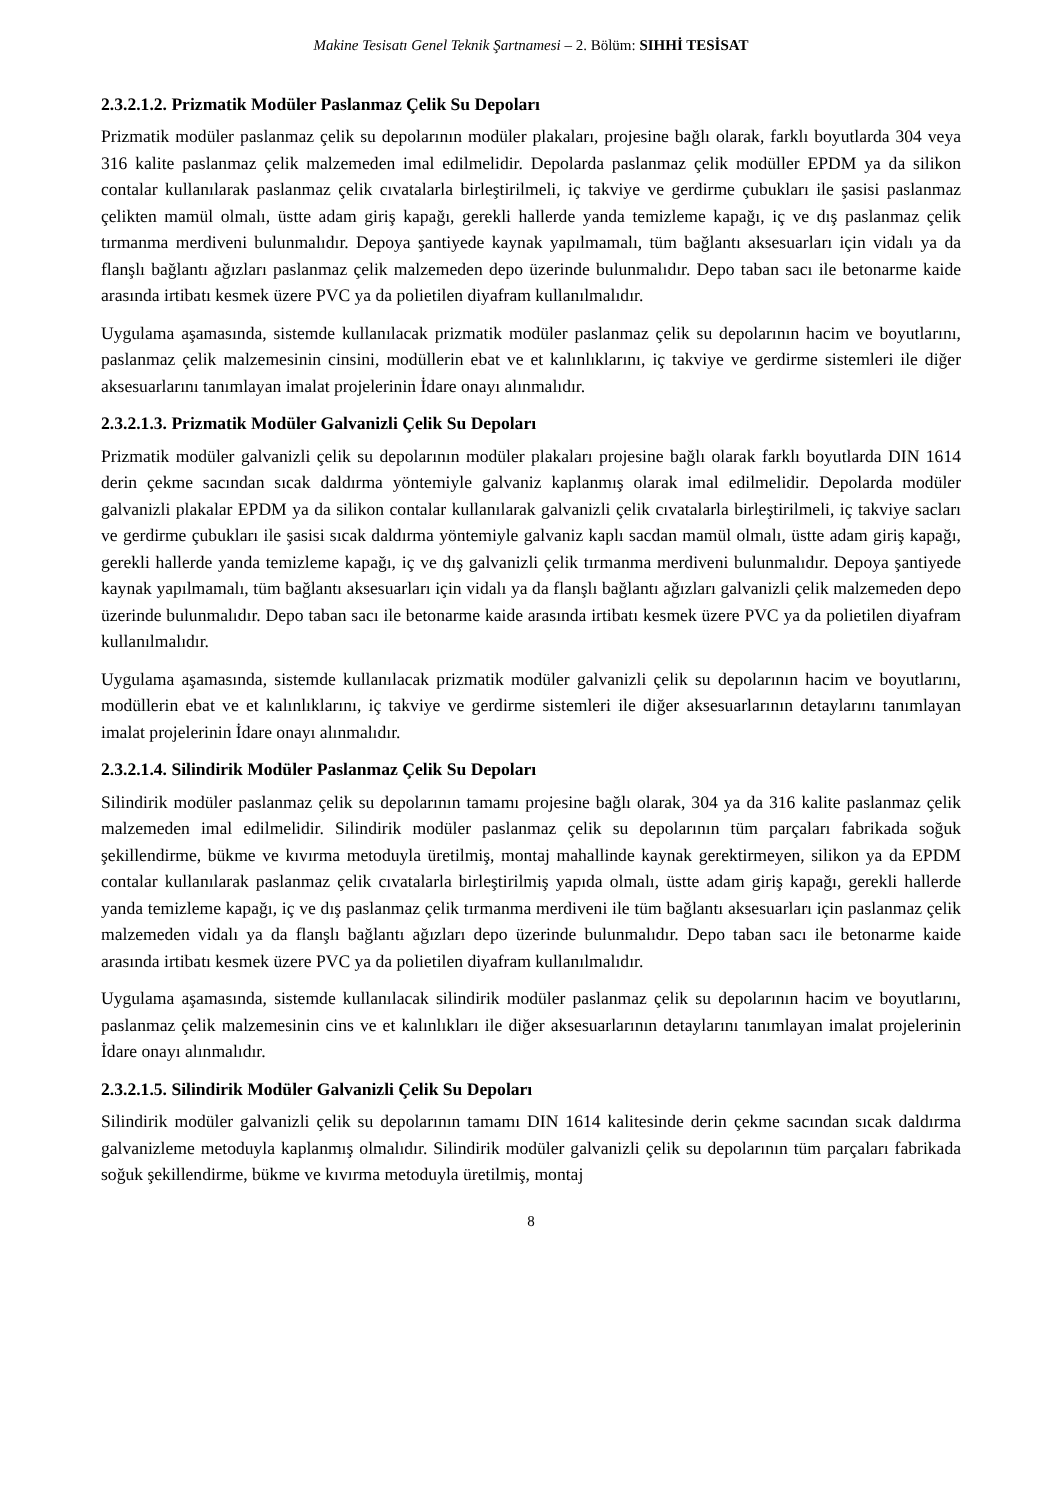Makine Tesisatı Genel Teknik Şartnamesi – 2. Bölüm: SIHHİ TESİSAT
2.3.2.1.2. Prizmatik Modüler Paslanmaz Çelik Su Depoları
Prizmatik modüler paslanmaz çelik su depolarının modüler plakaları, projesine bağlı olarak, farklı boyutlarda 304 veya 316 kalite paslanmaz çelik malzemeden imal edilmelidir. Depolarda paslanmaz çelik modüller EPDM ya da silikon contalar kullanılarak paslanmaz çelik cıvatalarla birleştirilmeli, iç takviye ve gerdirme çubukları ile şasisi paslanmaz çelikten mamül olmalı, üstte adam giriş kapağı, gerekli hallerde yanda temizleme kapağı, iç ve dış paslanmaz çelik tırmanma merdiveni bulunmalıdır. Depoya şantiyede kaynak yapılmamalı, tüm bağlantı aksesuarları için vidalı ya da flanşlı bağlantı ağızları paslanmaz çelik malzemeden depo üzerinde bulunmalıdır. Depo taban sacı ile betonarme kaide arasında irtibatı kesmek üzere PVC ya da polietilen diyafram kullanılmalıdır.
Uygulama aşamasında, sistemde kullanılacak prizmatik modüler paslanmaz çelik su depolarının hacim ve boyutlarını, paslanmaz çelik malzemesinin cinsini, modüllerin ebat ve et kalınlıklarını, iç takviye ve gerdirme sistemleri ile diğer aksesuarlarını tanımlayan imalat projelerinin İdare onayı alınmalıdır.
2.3.2.1.3. Prizmatik Modüler Galvanizli Çelik Su Depoları
Prizmatik modüler galvanizli çelik su depolarının modüler plakaları projesine bağlı olarak farklı boyutlarda DIN 1614 derin çekme sacından sıcak daldırma yöntemiyle galvaniz kaplanmış olarak imal edilmelidir. Depolarda modüler galvanizli plakalar EPDM ya da silikon contalar kullanılarak galvanizli çelik cıvatalarla birleştirilmeli, iç takviye sacları ve gerdirme çubukları ile şasisi sıcak daldırma yöntemiyle galvaniz kaplı sacdan mamül olmalı, üstte adam giriş kapağı, gerekli hallerde yanda temizleme kapağı, iç ve dış galvanizli çelik tırmanma merdiveni bulunmalıdır. Depoya şantiyede kaynak yapılmamalı, tüm bağlantı aksesuarları için vidalı ya da flanşlı bağlantı ağızları galvanizli çelik malzemeden depo üzerinde bulunmalıdır. Depo taban sacı ile betonarme kaide arasında irtibatı kesmek üzere PVC ya da polietilen diyafram kullanılmalıdır.
Uygulama aşamasında, sistemde kullanılacak prizmatik modüler galvanizli çelik su depolarının hacim ve boyutlarını, modüllerin ebat ve et kalınlıklarını, iç takviye ve gerdirme sistemleri ile diğer aksesuarlarının detaylarını tanımlayan imalat projelerinin İdare onayı alınmalıdır.
2.3.2.1.4. Silindirik Modüler Paslanmaz Çelik Su Depoları
Silindirik modüler paslanmaz çelik su depolarının tamamı projesine bağlı olarak, 304 ya da 316 kalite paslanmaz çelik malzemeden imal edilmelidir. Silindirik modüler paslanmaz çelik su depolarının tüm parçaları fabrikada soğuk şekillendirme, bükme ve kıvırma metoduyla üretilmiş, montaj mahallinde kaynak gerektirmeyen, silikon ya da EPDM contalar kullanılarak paslanmaz çelik cıvatalarla birleştirilmiş yapıda olmalı, üstte adam giriş kapağı, gerekli hallerde yanda temizleme kapağı, iç ve dış paslanmaz çelik tırmanma merdiveni ile tüm bağlantı aksesuarları için paslanmaz çelik malzemeden vidalı ya da flanşlı bağlantı ağızları depo üzerinde bulunmalıdır. Depo taban sacı ile betonarme kaide arasında irtibatı kesmek üzere PVC ya da polietilen diyafram kullanılmalıdır.
Uygulama aşamasında, sistemde kullanılacak silindirik modüler paslanmaz çelik su depolarının hacim ve boyutlarını, paslanmaz çelik malzemesinin cins ve et kalınlıkları ile diğer aksesuarlarının detaylarını tanımlayan imalat projelerinin İdare onayı alınmalıdır.
2.3.2.1.5. Silindirik Modüler Galvanizli Çelik Su Depoları
Silindirik modüler galvanizli çelik su depolarının tamamı DIN 1614 kalitesinde derin çekme sacından sıcak daldırma galvanizleme metoduyla kaplanmış olmalıdır. Silindirik modüler galvanizli çelik su depolarının tüm parçaları fabrikada soğuk şekillendirme, bükme ve kıvırma metoduyla üretilmiş, montaj
8